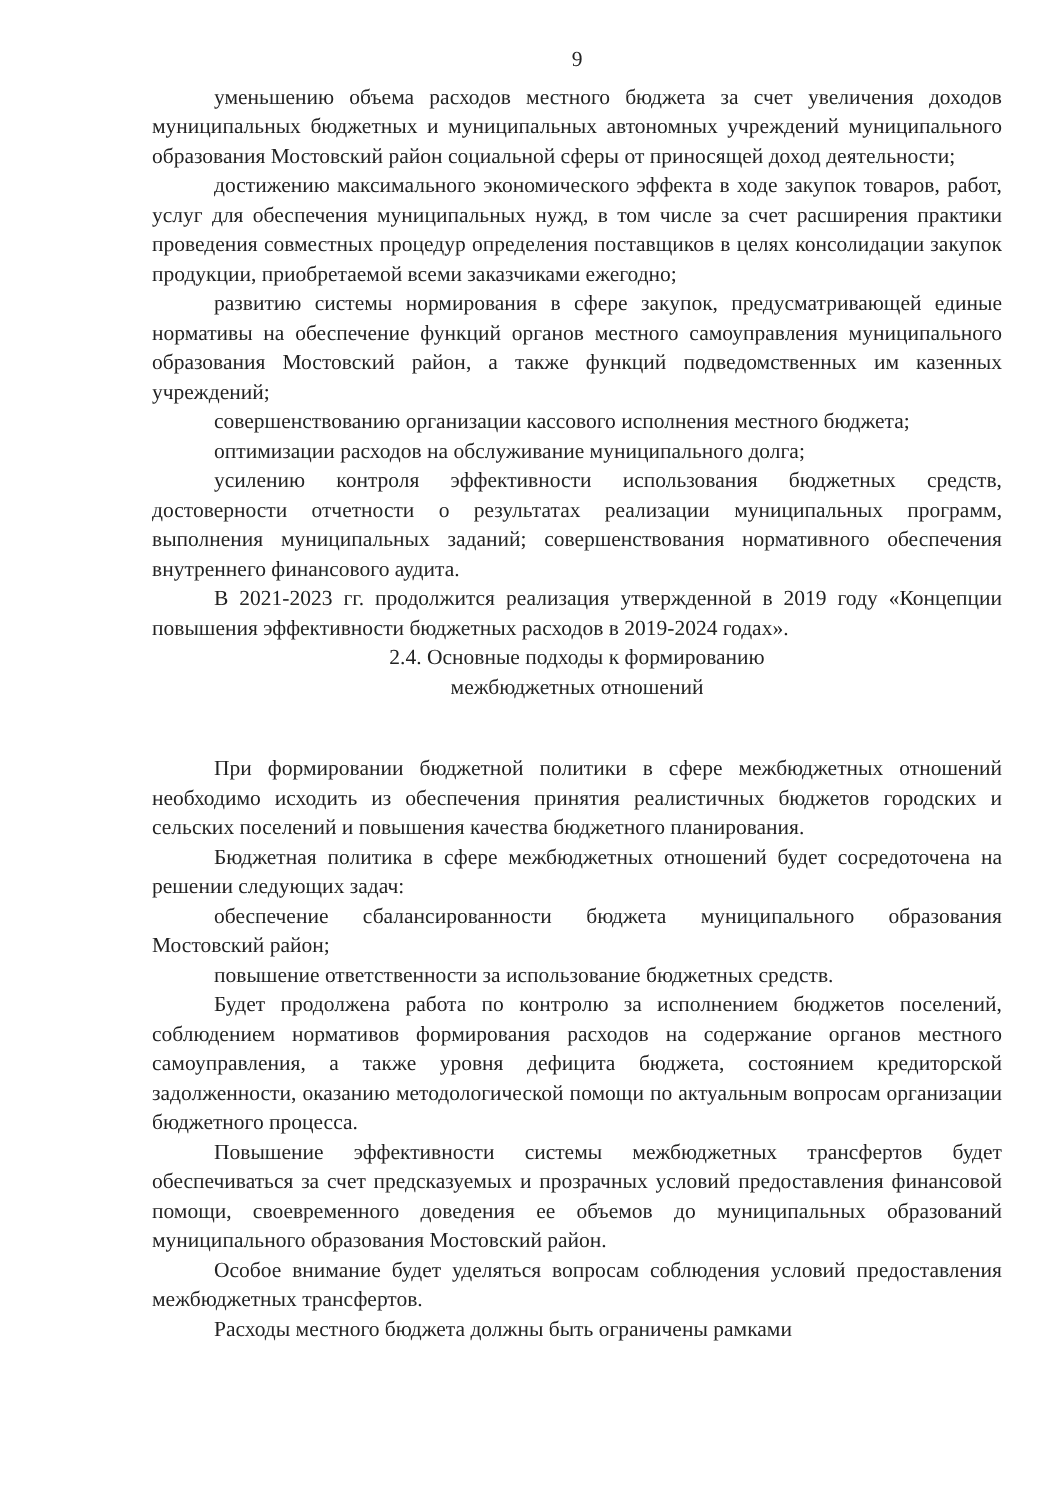9
уменьшению объема расходов местного бюджета за счет увеличения доходов муниципальных бюджетных и муниципальных автономных учреждений муниципального образования Мостовский район социальной сферы от приносящей доход деятельности;
достижению максимального экономического эффекта в ходе закупок товаров, работ, услуг для обеспечения муниципальных нужд, в том числе за счет расширения практики проведения совместных процедур определения поставщиков в целях консолидации закупок продукции, приобретаемой всеми заказчиками ежегодно;
развитию системы нормирования в сфере закупок, предусматривающей единые нормативы на обеспечение функций органов местного самоуправления муниципального образования Мостовский район, а также функций подведомственных им казенных учреждений;
совершенствованию организации кассового исполнения местного бюджета;
оптимизации расходов на обслуживание муниципального долга;
усилению контроля эффективности использования бюджетных средств, достоверности отчетности о результатах реализации муниципальных программ, выполнения муниципальных заданий; совершенствования нормативного обеспечения внутреннего финансового аудита.
В 2021-2023 гг. продолжится реализация утвержденной в 2019 году «Концепции повышения эффективности бюджетных расходов в 2019-2024 годах».
2.4. Основные подходы к формированию
межбюджетных отношений
При формировании бюджетной политики в сфере межбюджетных отношений необходимо исходить из обеспечения принятия реалистичных бюджетов городских и сельских поселений и повышения качества бюджетного планирования.
Бюджетная политика в сфере межбюджетных отношений будет сосредоточена на решении следующих задач:
обеспечение сбалансированности бюджета муниципального образования Мостовский район;
повышение ответственности за использование бюджетных средств.
Будет продолжена работа по контролю за исполнением бюджетов поселений, соблюдением нормативов формирования расходов на содержание органов местного самоуправления, а также уровня дефицита бюджета, состоянием кредиторской задолженности, оказанию методологической помощи по актуальным вопросам организации бюджетного процесса.
Повышение эффективности системы межбюджетных трансфертов будет обеспечиваться за счет предсказуемых и прозрачных условий предоставления финансовой помощи, своевременного доведения ее объемов до муниципальных образований муниципального образования Мостовский район.
Особое внимание будет уделяться вопросам соблюдения условий предоставления межбюджетных трансфертов.
Расходы местного бюджета должны быть ограничены рамками